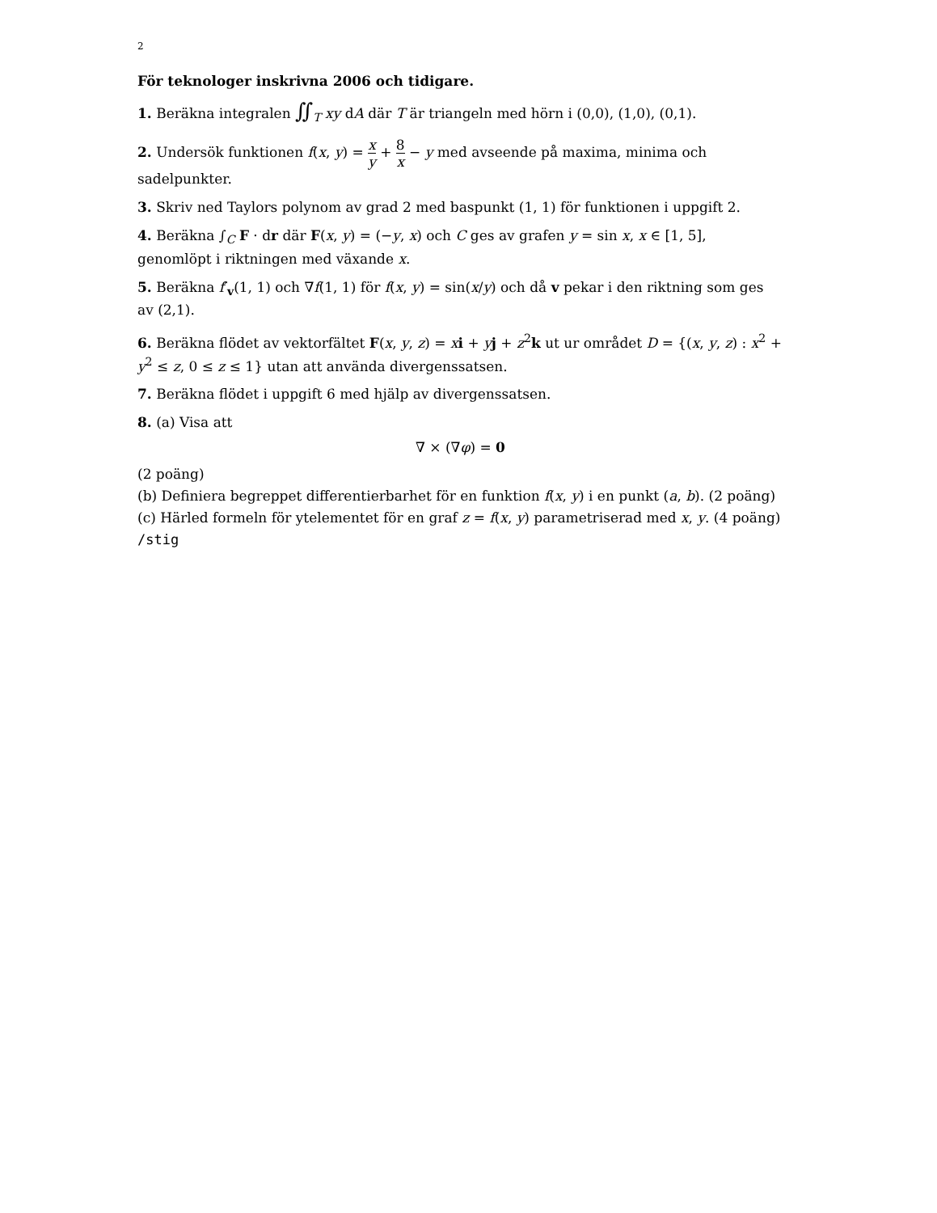2
För teknologer inskrivna 2006 och tidigare.
1. Beräkna integralen ∬<sub>T</sub> xy dA där T är triangeln med hörn i (0,0), (1,0), (0,1).
2. Undersök funktionen f(x, y) = x y + 8 x − y med avseende på maxima, minima och sadelpunkter.
3. Skriv ned Taylors polynom av grad 2 med baspunkt (1, 1) för funktionen i uppgift 2.
4. Beräkna ∫<sub>C</sub> F · dr där F(x, y) = (−y, x) och C ges av grafen y = sin x, x ∈ [1, 5], genomlöpt i riktningen med växande x.
5. Beräkna f′<sub>v</sub>(1, 1) och ∇f(1, 1) för f(x, y) = sin(x/y) och då v pekar i den riktning som ges av (2,1).
6. Beräkna flödet av vektorfältet F(x, y, z) = xi + yj + z<sup>2</sup>k ut ur området D = {(x, y, z) : x<sup>2</sup> + y<sup>2</sup> ≤ z, 0 ≤ z ≤ 1} utan att använda divergenssatsen.
7. Beräkna flödet i uppgift 6 med hjälp av divergenssatsen.
8. (a) Visa att
∇ × (∇φ) = 0
(2 poäng)
(b) Definiera begreppet differentierbarhet för en funktion f(x, y) i en punkt (a, b). (2 poäng)
(c) Härled formeln för ytelementet för en graf z = f(x, y) parametriserad med x, y. (4 poäng)
/stig